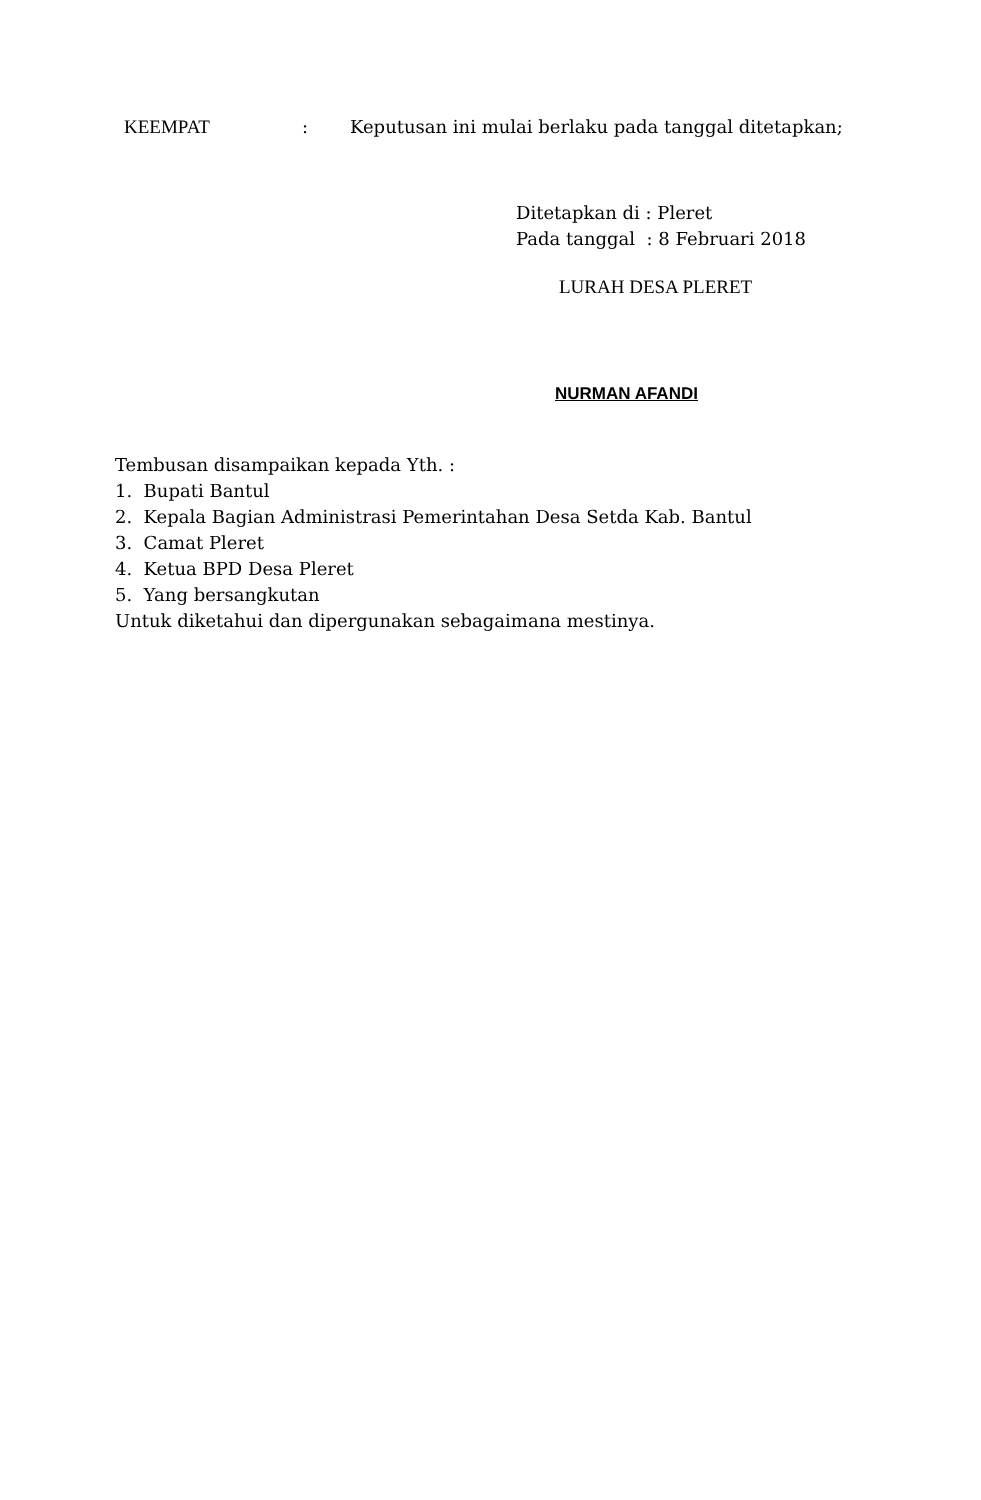KEEMPAT : Keputusan ini mulai berlaku pada tanggal ditetapkan;
Ditetapkan di : Pleret
Pada tanggal : 8 Februari 2018
LURAH DESA PLERET
NURMAN AFANDI
Tembusan disampaikan kepada Yth. :
1. Bupati Bantul
2. Kepala Bagian Administrasi Pemerintahan Desa Setda Kab. Bantul
3. Camat Pleret
4. Ketua BPD Desa Pleret
5. Yang bersangkutan
Untuk diketahui dan dipergunakan sebagaimana mestinya.